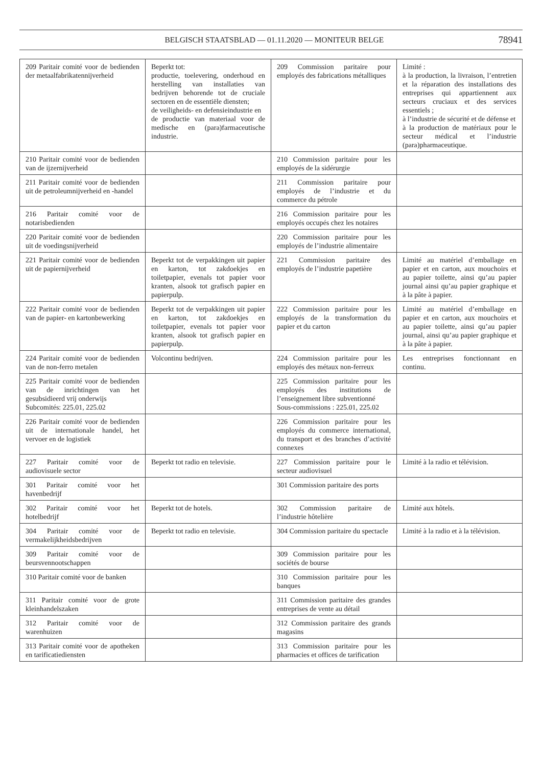BELGISCH STAATSBLAD — 01.11.2020 — MONITEUR BELGE
78941
| 209 Paritair comité voor de bedienden der metaalfabrikatennijverheid | Beperkt tot: productie, toelevering, onderhoud en herstelling van installaties van bedrijven behorende tot de cruciale sectoren en de essentiële diensten; de veiligheids- en defensieindustrie en de productie van materiaal voor de medische en (para)farmaceutische industrie. | 209 Commission paritaire pour employés des fabrications métalliques | Limité : à la production, la livraison, l’entretien et la réparation des installations des entreprises qui appartiennent aux secteurs cruciaux et des services essentiels ; à l’industrie de sécurité et de défense et à la production de matériaux pour le secteur médical et l’industrie (para)pharmaceutique. |
| 210 Paritair comité voor de bedienden van de ijzernijverheid | | 210 Commission paritaire pour les employés de la sidérurgie | |
| 211 Paritair comité voor de bedienden uit de petroleumnijverheid en -handel | | 211 Commission paritaire pour employés de l’industrie et du commerce du pétrole | |
| 216 Paritair comité voor de notarisbedienden | | 216 Commission paritaire pour les employés occupés chez les notaires | |
| 220 Paritair comité voor de bedienden uit de voedingsnijverheid | | 220 Commission paritaire pour les employés de l’industrie alimentaire | |
| 221 Paritair comité voor de bedienden uit de papiernijverheid | Beperkt tot de verpakkingen uit papier en karton, tot zakdoekjes en toiletpapier, evenals tot papier voor kranten, alsook tot grafisch papier en papierpulp. | 221 Commission paritaire des employés de l’industrie papetière | Limité au matériel d’emballage en papier et en carton, aux mouchoirs et au papier toilette, ainsi qu’au papier journal ainsi qu’au papier graphique et à la pâte à papier. |
| 222 Paritair comité voor de bedienden van de papier- en kartonbewerking | Beperkt tot de verpakkingen uit papier en karton, tot zakdoekjes en toiletpapier, evenals tot papier voor kranten, alsook tot grafisch papier en papierpulp. | 222 Commission paritaire pour les employés de la transformation du papier et du carton | Limité au matériel d’emballage en papier et en carton, aux mouchoirs et au papier toilette, ainsi qu’au papier journal, ainsi qu’au papier graphique et à la pâte à papier. |
| 224 Paritair comité voor de bedienden van de non-ferro metalen | Volcontinu bedrijven. | 224 Commission paritaire pour les employés des métaux non-ferreux | Les entreprises fonctionnant en continu. |
| 225 Paritair comité voor de bedienden van de inrichtingen van het gesubsidieerd vrij onderwijs Subcomités: 225.01, 225.02 | | 225 Commission paritaire pour les employés des institutions de l’enseignement libre subventionné Sous-commissions : 225.01, 225.02 | |
| 226 Paritair comité voor de bedienden uit de internationale handel, het vervoer en de logistiek | | 226 Commission paritaire pour les employés du commerce international, du transport et des branches d’activité connexes | |
| 227 Paritair comité voor de audiovisuele sector | Beperkt tot radio en televisie. | 227 Commission paritaire pour le secteur audiovisuel | Limité à la radio et télévision. |
| 301 Paritair comité voor het havenbedrijf | | 301 Commission paritaire des ports | |
| 302 Paritair comité voor het hotelbedrijf | Beperkt tot de hotels. | 302 Commission paritaire de l’industrie hôtelière | Limité aux hôtels. |
| 304 Paritair comité voor de vermakelijkheidsbedrijven | Beperkt tot radio en televisie. | 304 Commission paritaire du spectacle | Limité à la radio et à la télévision. |
| 309 Paritair comité voor de beursvennootschappen | | 309 Commission paritaire pour les sociétés de bourse | |
| 310 Paritair comité voor de banken | | 310 Commission paritaire pour les banques | |
| 311 Paritair comité voor de grote kleinhandelszaken | | 311 Commission paritaire des grandes entreprises de vente au détail | |
| 312 Paritair comité voor de warenhuizen | | 312 Commission paritaire des grands magasins | |
| 313 Paritair comité voor de apotheken en tarificatiediensten | | 313 Commission paritaire pour les pharmacies et offices de tarification | |